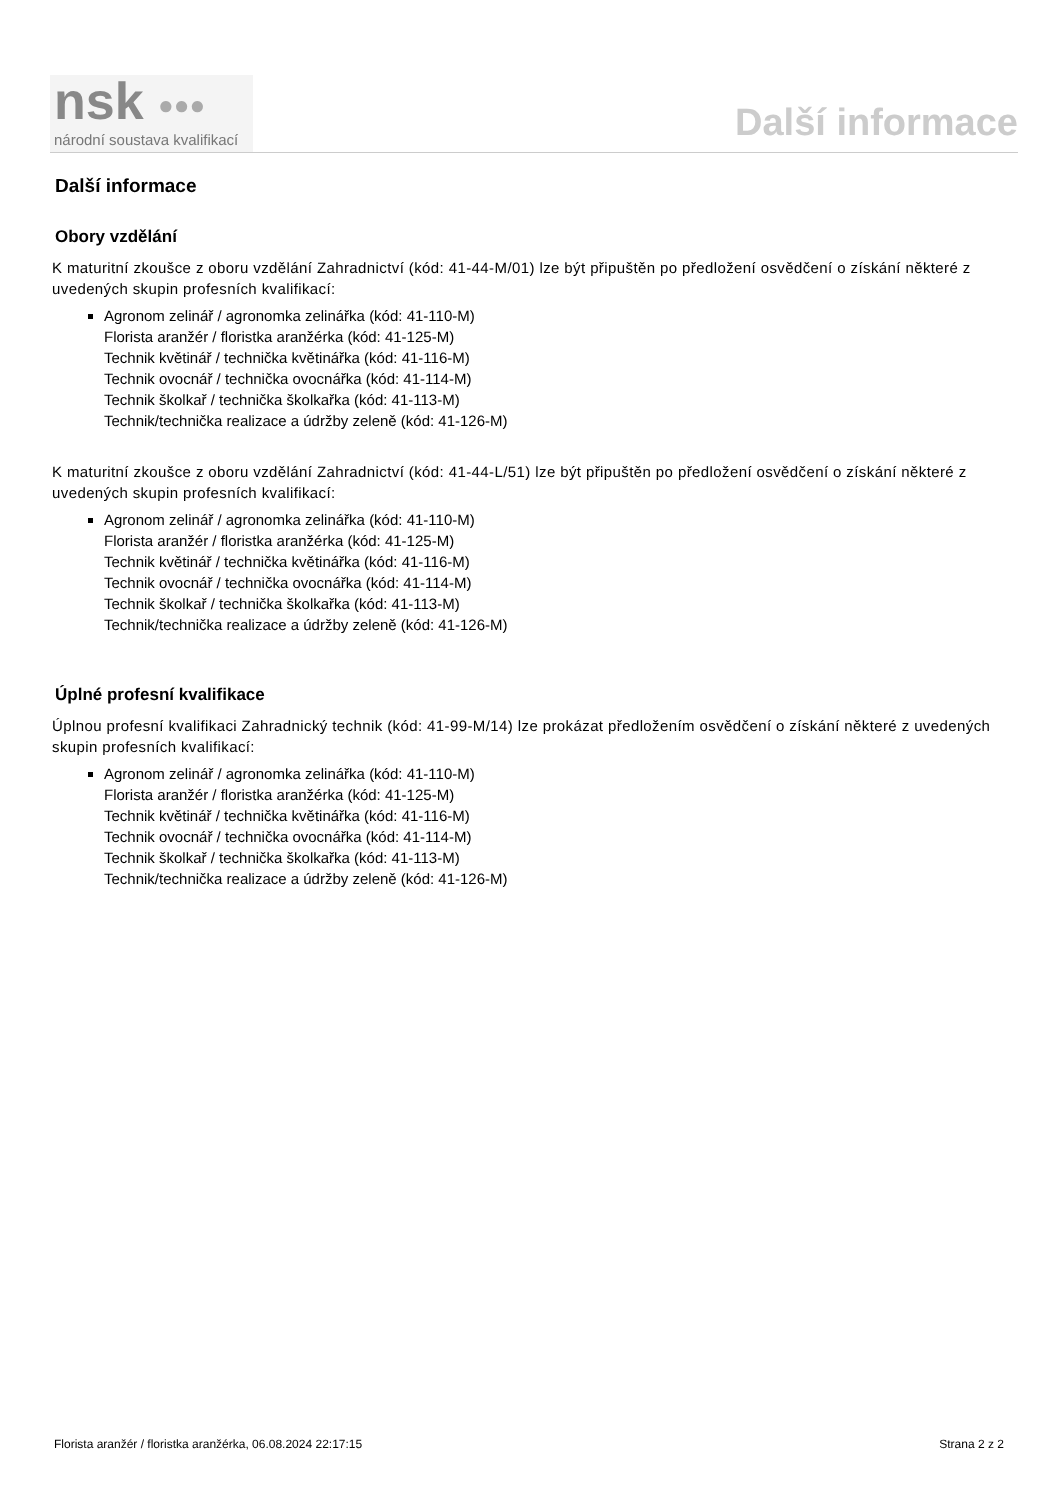nsk ●●●
národní soustava kvalifikací
Další informace
Další informace
Obory vzdělání
K maturitní zkoušce z oboru vzdělání Zahradnictví (kód: 41-44-M/01) lze být připuštěn po předložení osvědčení o získání některé z uvedených skupin profesních kvalifikací:
Agronom zelinář / agronomka zelinářka (kód: 41-110-M)
Florista aranžér / floristka aranžérka (kód: 41-125-M)
Technik květinář / technička květinářka (kód: 41-116-M)
Technik ovocnář / technička ovocnářka (kód: 41-114-M)
Technik školkař / technička školkařka (kód: 41-113-M)
Technik/technička realizace a údržby zeleně (kód: 41-126-M)
K maturitní zkoušce z oboru vzdělání Zahradnictví (kód: 41-44-L/51) lze být připuštěn po předložení osvědčení o získání některé z uvedených skupin profesních kvalifikací:
Agronom zelinář / agronomka zelinářka (kód: 41-110-M)
Florista aranžér / floristka aranžérka (kód: 41-125-M)
Technik květinář / technička květinářka (kód: 41-116-M)
Technik ovocnář / technička ovocnářka (kód: 41-114-M)
Technik školkař / technička školkařka (kód: 41-113-M)
Technik/technička realizace a údržby zeleně (kód: 41-126-M)
Úplné profesní kvalifikace
Úplnou profesní kvalifikaci Zahradnický technik (kód: 41-99-M/14) lze prokázat předložením osvědčení o získání některé z uvedených skupin profesních kvalifikací:
Agronom zelinář / agronomka zelinářka (kód: 41-110-M)
Florista aranžér / floristka aranžérka (kód: 41-125-M)
Technik květinář / technička květinářka (kód: 41-116-M)
Technik ovocnář / technička ovocnářka (kód: 41-114-M)
Technik školkař / technička školkařka (kód: 41-113-M)
Technik/technička realizace a údržby zeleně (kód: 41-126-M)
Florista aranžér / floristka aranžérka, 06.08.2024 22:17:15 Strana 2 z 2